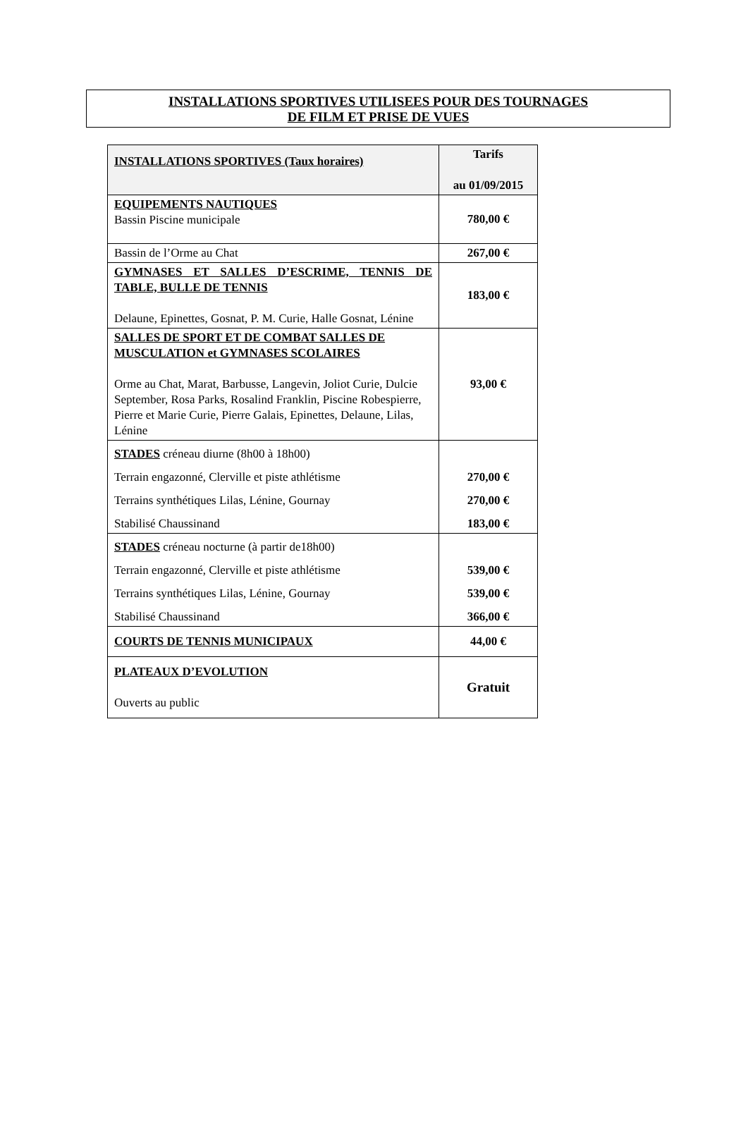INSTALLATIONS SPORTIVES UTILISEES POUR DES TOURNAGES
DE FILM ET PRISE DE VUES
| INSTALLATIONS SPORTIVES (Taux horaires) | Tarifs au 01/09/2015 |
| --- | --- |
| EQUIPEMENTS NAUTIQUES Bassin Piscine municipale | 780,00 € |
| Bassin de l’Orme au Chat | 267,00 € |
| GYMNASES ET SALLES D’ESCRIME, TENNIS DE TABLE, BULLE DE TENNIS Delaune, Epinettes, Gosnat, P. M. Curie, Halle Gosnat, Lénine | 183,00 € |
| SALLES DE SPORT ET DE COMBAT SALLES DE MUSCULATION et GYMNASES SCOLAIRES Orme au Chat, Marat, Barbusse, Langevin, Joliot Curie, Dulcie September, Rosa Parks, Rosalind Franklin, Piscine Robespierre, Pierre et Marie Curie, Pierre Galais, Epinettes, Delaune, Lilas, Lénine | 93,00 € |
| STADES créneau diurne (8h00 à 18h00) Terrain engazonné, Clerville et piste athlétisme Terrains synthétiques Lilas, Lénine, Gournay Stabilisé Chaussinand | 270,00 € 270,00 € 183,00 € |
| STADES créneau nocturne (à partir de18h00) Terrain engazonné, Clerville et piste athlétisme Terrains synthétiques Lilas, Lénine, Gournay Stabilisé Chaussinand | 539,00 € 539,00 € 366,00 € |
| COURTS DE TENNIS MUNICIPAUX | 44,00 € |
| PLATEAUX D’EVOLUTION Ouverts au public | Gratuit |